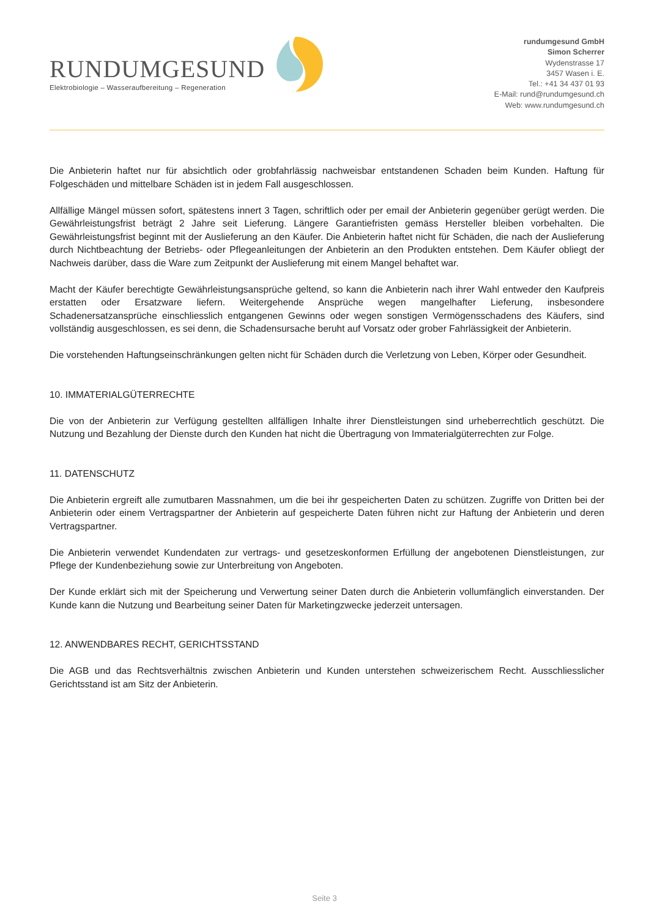RUNDUMGESUND
Elektrobiologie – Wasseraufbereitung – Regeneration
rundumgesund GmbH
Simon Scherrer
Wydenstrasse 17
3457 Wasen i. E.
Tel.: +41 34 437 01 93
E-Mail: rund@rundumgesund.ch
Web: www.rundumgesund.ch
Die Anbieterin haftet nur für absichtlich oder grobfahrlässig nachweisbar entstandenen Schaden beim Kunden. Haftung für Folgeschäden und mittelbare Schäden ist in jedem Fall ausgeschlossen.
Allfällige Mängel müssen sofort, spätestens innert 3 Tagen, schriftlich oder per email der Anbieterin gegenüber gerügt werden. Die Gewährleistungsfrist beträgt 2 Jahre seit Lieferung. Längere Garantiefristen gemäss Hersteller bleiben vorbehalten. Die Gewährleistungsfrist beginnt mit der Auslieferung an den Käufer. Die Anbieterin haftet nicht für Schäden, die nach der Auslieferung durch Nichtbeachtung der Betriebs- oder Pflegeanleitungen der Anbieterin an den Produkten entstehen. Dem Käufer obliegt der Nachweis darüber, dass die Ware zum Zeitpunkt der Auslieferung mit einem Mangel behaftet war.
Macht der Käufer berechtigte Gewährleistungsansprüche geltend, so kann die Anbieterin nach ihrer Wahl entweder den Kaufpreis erstatten oder Ersatzware liefern. Weitergehende Ansprüche wegen mangelhafter Lieferung, insbesondere Schadenersatzansprüche einschliesslich entgangenen Gewinns oder wegen sonstigen Vermögensschadens des Käufers, sind vollständig ausgeschlossen, es sei denn, die Schadensursache beruht auf Vorsatz oder grober Fahrlässigkeit der Anbieterin.
Die vorstehenden Haftungseinschränkungen gelten nicht für Schäden durch die Verletzung von Leben, Körper oder Gesundheit.
10. IMMATERIALGÜTERRECHTE
Die von der Anbieterin zur Verfügung gestellten allfälligen Inhalte ihrer Dienstleistungen sind urheberrechtlich geschützt. Die Nutzung und Bezahlung der Dienste durch den Kunden hat nicht die Übertragung von Immaterialgüterrechten zur Folge.
11. DATENSCHUTZ
Die Anbieterin ergreift alle zumutbaren Massnahmen, um die bei ihr gespeicherten Daten zu schützen. Zugriffe von Dritten bei der Anbieterin oder einem Vertragspartner der Anbieterin auf gespeicherte Daten führen nicht zur Haftung der Anbieterin und deren Vertragspartner.
Die Anbieterin verwendet Kundendaten zur vertrags- und gesetzeskonformen Erfüllung der angebotenen Dienstleistungen, zur Pflege der Kundenbeziehung sowie zur Unterbreitung von Angeboten.
Der Kunde erklärt sich mit der Speicherung und Verwertung seiner Daten durch die Anbieterin vollumfänglich einverstanden. Der Kunde kann die Nutzung und Bearbeitung seiner Daten für Marketingzwecke jederzeit untersagen.
12. ANWENDBARES RECHT, GERICHTSSTAND
Die AGB und das Rechtsverhältnis zwischen Anbieterin und Kunden unterstehen schweizerischem Recht. Ausschliesslicher Gerichtsstand ist am Sitz der Anbieterin.
Seite 3